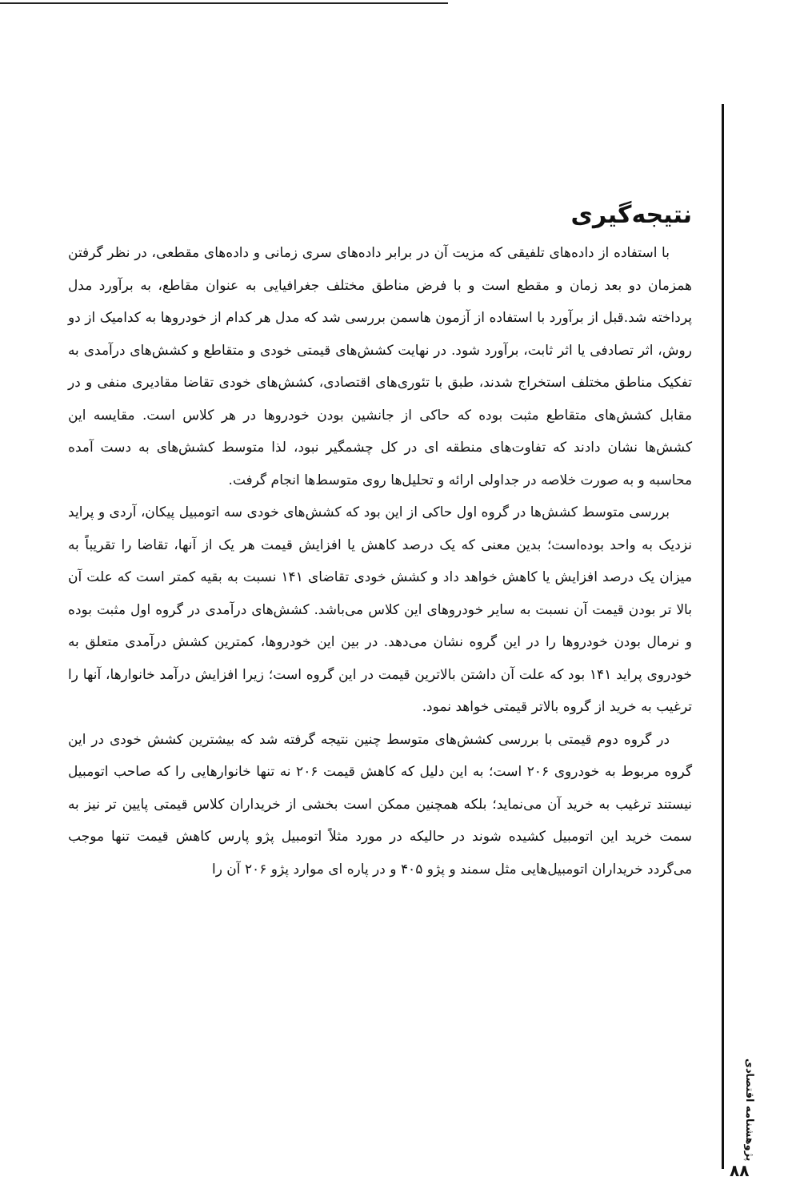نتیجه‌گیری
با استفاده از داده‌های تلفیقی که مزیت آن در برابر داده‌های سری زمانی و داده‌های مقطعی، در نظر گرفتن همزمان دو بعد زمان و مقطع است و با فرض مناطق مختلف جغرافیایی به عنوان مقاطع، به برآورد مدل پرداخته شد.قبل از برآورد با استفاده از آزمون هاسمن بررسی شد که مدل هر کدام از خودروها به کدامیک از دو روش، اثر تصادفی یا اثر ثابت، برآورد شود. در نهایت کشش‌های قیمتی خودی و متقاطع و کشش‌های درآمدی به تفکیک مناطق مختلف استخراج شدند، طبق با تئوری‌های اقتصادی، کشش‌های خودی تقاضا مقادیری منفی و در مقابل کشش‌های متقاطع مثبت بوده که حاکی از جانشین بودن خودروها در هر کلاس است. مقایسه این کشش‌ها نشان دادند که تفاوت‌های منطقه ای در کل چشمگیر نبود، لذا متوسط کشش‌های به دست آمده محاسبه و به صورت خلاصه در جداولی ارائه و تحلیل‌ها روی متوسط‌ها انجام گرفت.
بررسی متوسط کشش‌ها در گروه اول حاکی از این بود که کشش‌های خودی سه اتومبیل پیکان، آردی و پراید نزدیک به واحد بوده‌است؛ بدین معنی که یک درصد کاهش یا افزایش قیمت هر یک از آنها، تقاضا را تقریباً به میزان یک درصد افزایش یا کاهش خواهد داد و کشش خودی تقاضای ۱۴۱ نسبت به بقیه کمتر است که علت آن بالا تر بودن قیمت آن نسبت به سایر خودروهای این کلاس می‌باشد. کشش‌های درآمدی در گروه اول مثبت بوده و نرمال بودن خودروها را در این گروه نشان می‌دهد. در بین این خودروها، کمترین کشش درآمدی متعلق به خودروی پراید ۱۴۱ بود که علت آن داشتن بالاترین قیمت در این گروه است؛ زیرا افزایش درآمد خانوارها، آنها را ترغیب به خرید از گروه بالاتر قیمتی خواهد نمود.
در گروه دوم قیمتی با بررسی کشش‌های متوسط چنین نتیجه گرفته شد که بیشترین کشش خودی در این گروه مربوط به خودروی ۲۰۶ است؛ به این دلیل که کاهش قیمت ۲۰۶ نه تنها خانوارهایی را که صاحب اتومبیل نیستند ترغیب به خرید آن می‌نماید؛ بلکه همچنین ممکن است بخشی از خریداران کلاس قیمتی پایین تر نیز به سمت خرید این اتومبیل کشیده شوند در حالیکه در مورد مثلاً اتومبیل پژو پارس کاهش قیمت تنها موجب می‌گردد خریداران اتومبیل‌هایی مثل سمند و پژو ۴۰۵ و در پاره ای موارد پژو ۲۰۶ آن را
پژوهشنامه اقتصادی
۸۸